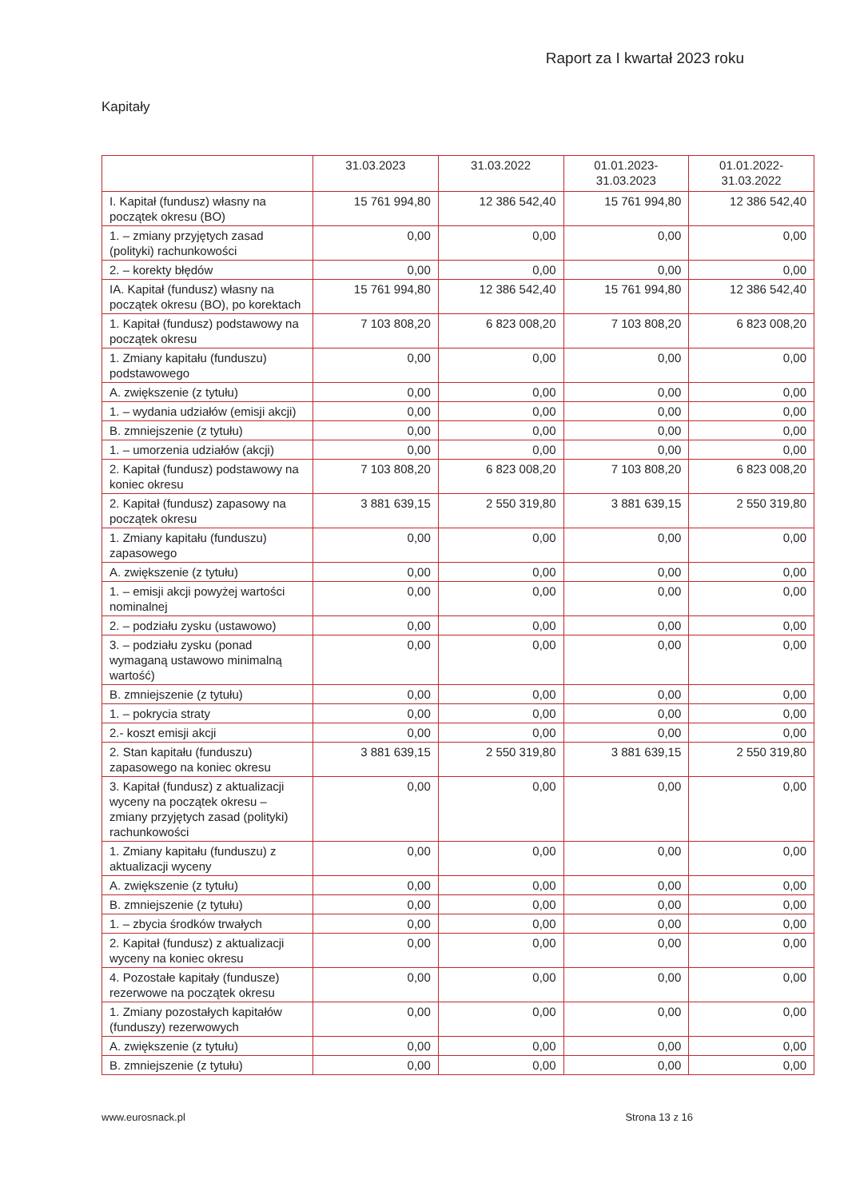Raport za I kwartał 2023 roku
Kapitały
| | 31.03.2023 | 31.03.2022 | 01.01.2023- 31.03.2023 | 01.01.2022- 31.03.2022 |
| --- | --- | --- | --- | --- |
| I. Kapitał (fundusz) własny na początek okresu (BO) | 15 761 994,80 | 12 386 542,40 | 15 761 994,80 | 12 386 542,40 |
| 1. – zmiany przyjętych zasad (polityki) rachunkowości | 0,00 | 0,00 | 0,00 | 0,00 |
| 2. – korekty błędów | 0,00 | 0,00 | 0,00 | 0,00 |
| IA. Kapitał (fundusz) własny na początek okresu (BO), po korektach | 15 761 994,80 | 12 386 542,40 | 15 761 994,80 | 12 386 542,40 |
| 1. Kapitał (fundusz) podstawowy na początek okresu | 7 103 808,20 | 6 823 008,20 | 7 103 808,20 | 6 823 008,20 |
| 1. Zmiany kapitału (funduszu) podstawowego | 0,00 | 0,00 | 0,00 | 0,00 |
| A. zwiększenie (z tytułu) | 0,00 | 0,00 | 0,00 | 0,00 |
| 1. – wydania udziałów (emisji akcji) | 0,00 | 0,00 | 0,00 | 0,00 |
| B. zmniejszenie (z tytułu) | 0,00 | 0,00 | 0,00 | 0,00 |
| 1. – umorzenia udziałów (akcji) | 0,00 | 0,00 | 0,00 | 0,00 |
| 2. Kapitał (fundusz) podstawowy na koniec okresu | 7 103 808,20 | 6 823 008,20 | 7 103 808,20 | 6 823 008,20 |
| 2. Kapitał (fundusz) zapasowy na początek okresu | 3 881 639,15 | 2 550 319,80 | 3 881 639,15 | 2 550 319,80 |
| 1. Zmiany kapitału (funduszu) zapasowego | 0,00 | 0,00 | 0,00 | 0,00 |
| A. zwiększenie (z tytułu) | 0,00 | 0,00 | 0,00 | 0,00 |
| 1. – emisji akcji powyżej wartości nominalnej | 0,00 | 0,00 | 0,00 | 0,00 |
| 2. – podziału zysku (ustawowo) | 0,00 | 0,00 | 0,00 | 0,00 |
| 3. – podziału zysku (ponad wymaganą ustawowo minimalną wartość) | 0,00 | 0,00 | 0,00 | 0,00 |
| B. zmniejszenie (z tytułu) | 0,00 | 0,00 | 0,00 | 0,00 |
| 1. – pokrycia straty | 0,00 | 0,00 | 0,00 | 0,00 |
| 2.- koszt emisji akcji | 0,00 | 0,00 | 0,00 | 0,00 |
| 2. Stan kapitału (funduszu) zapasowego na koniec okresu | 3 881 639,15 | 2 550 319,80 | 3 881 639,15 | 2 550 319,80 |
| 3. Kapitał (fundusz) z aktualizacji wyceny na początek okresu – zmiany przyjętych zasad (polityki) rachunkowości | 0,00 | 0,00 | 0,00 | 0,00 |
| 1. Zmiany kapitału (funduszu) z aktualizacji wyceny | 0,00 | 0,00 | 0,00 | 0,00 |
| A. zwiększenie (z tytułu) | 0,00 | 0,00 | 0,00 | 0,00 |
| B. zmniejszenie (z tytułu) | 0,00 | 0,00 | 0,00 | 0,00 |
| 1. – zbycia środków trwałych | 0,00 | 0,00 | 0,00 | 0,00 |
| 2. Kapitał (fundusz) z aktualizacji wyceny na koniec okresu | 0,00 | 0,00 | 0,00 | 0,00 |
| 4. Pozostałe kapitały (fundusze) rezerwowe na początek okresu | 0,00 | 0,00 | 0,00 | 0,00 |
| 1. Zmiany pozostałych kapitałów (funduszy) rezerwowych | 0,00 | 0,00 | 0,00 | 0,00 |
| A. zwiększenie (z tytułu) | 0,00 | 0,00 | 0,00 | 0,00 |
| B. zmniejszenie (z tytułu) | 0,00 | 0,00 | 0,00 | 0,00 |
www.eurosnack.pl Strona 13 z 16